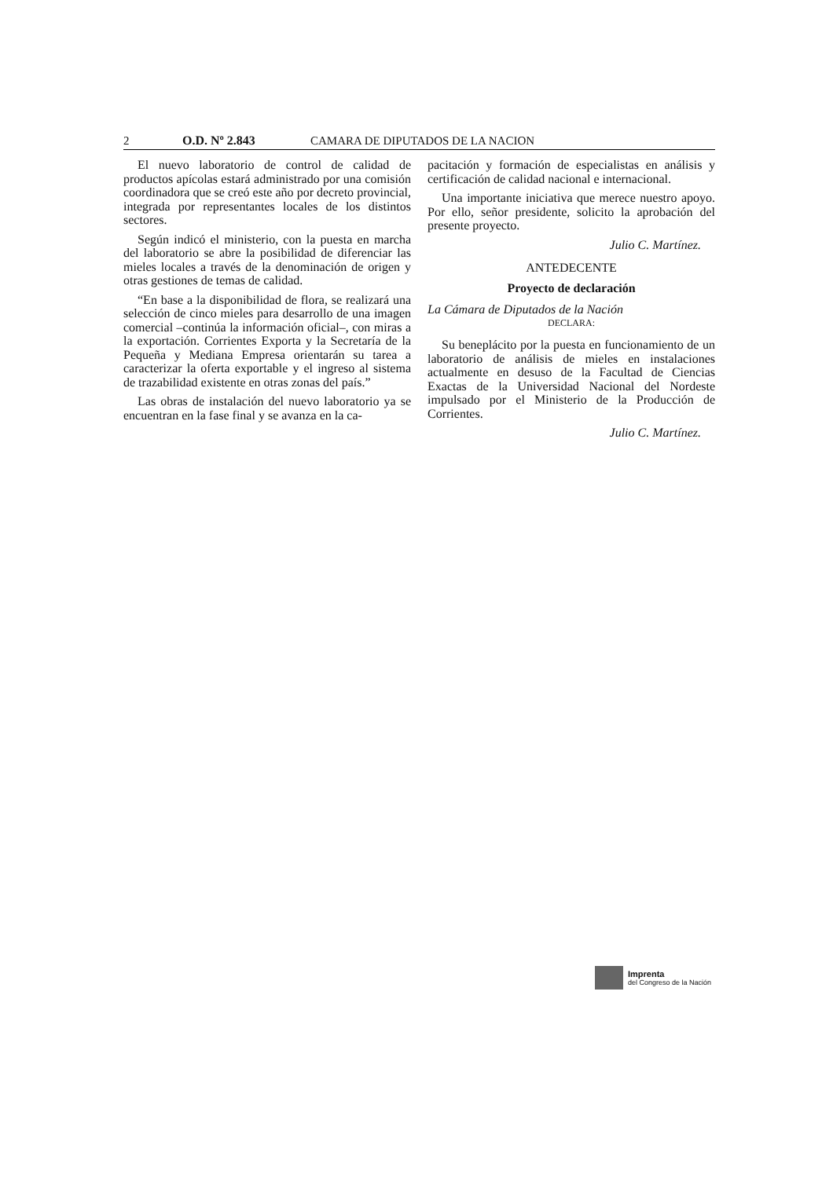2 O.D. Nº 2.843 CAMARA DE DIPUTADOS DE LA NACION
El nuevo laboratorio de control de calidad de productos apícolas estará administrado por una comisión coordinadora que se creó este año por decreto provincial, integrada por representantes locales de los distintos sectores.
Según indicó el ministerio, con la puesta en marcha del laboratorio se abre la posibilidad de diferenciar las mieles locales a través de la denominación de origen y otras gestiones de temas de calidad.
“En base a la disponibilidad de flora, se realizará una selección de cinco mieles para desarrollo de una imagen comercial –continúa la información oficial–, con miras a la exportación. Corrientes Exporta y la Secretaría de la Pequeña y Mediana Empresa orientarán su tarea a caracterizar la oferta exportable y el ingreso al sistema de trazabilidad existente en otras zonas del país.”
Las obras de instalación del nuevo laboratorio ya se encuentran en la fase final y se avanza en la ca-
pacitación y formación de especialistas en análisis y certificación de calidad nacional e internacional.
Una importante iniciativa que merece nuestro apoyo. Por ello, señor presidente, solicito la aprobación del presente proyecto.
Julio C. Martínez.
ANTEDECENTE
Proyecto de declaración
La Cámara de Diputados de la Nación
DECLARA:
Su beneplácito por la puesta en funcionamiento de un laboratorio de análisis de mieles en instalaciones actualmente en desuso de la Facultad de Ciencias Exactas de la Universidad Nacional del Nordeste impulsado por el Ministerio de la Producción de Corrientes.
Julio C. Martínez.
Imprenta
del Congreso de la Nación